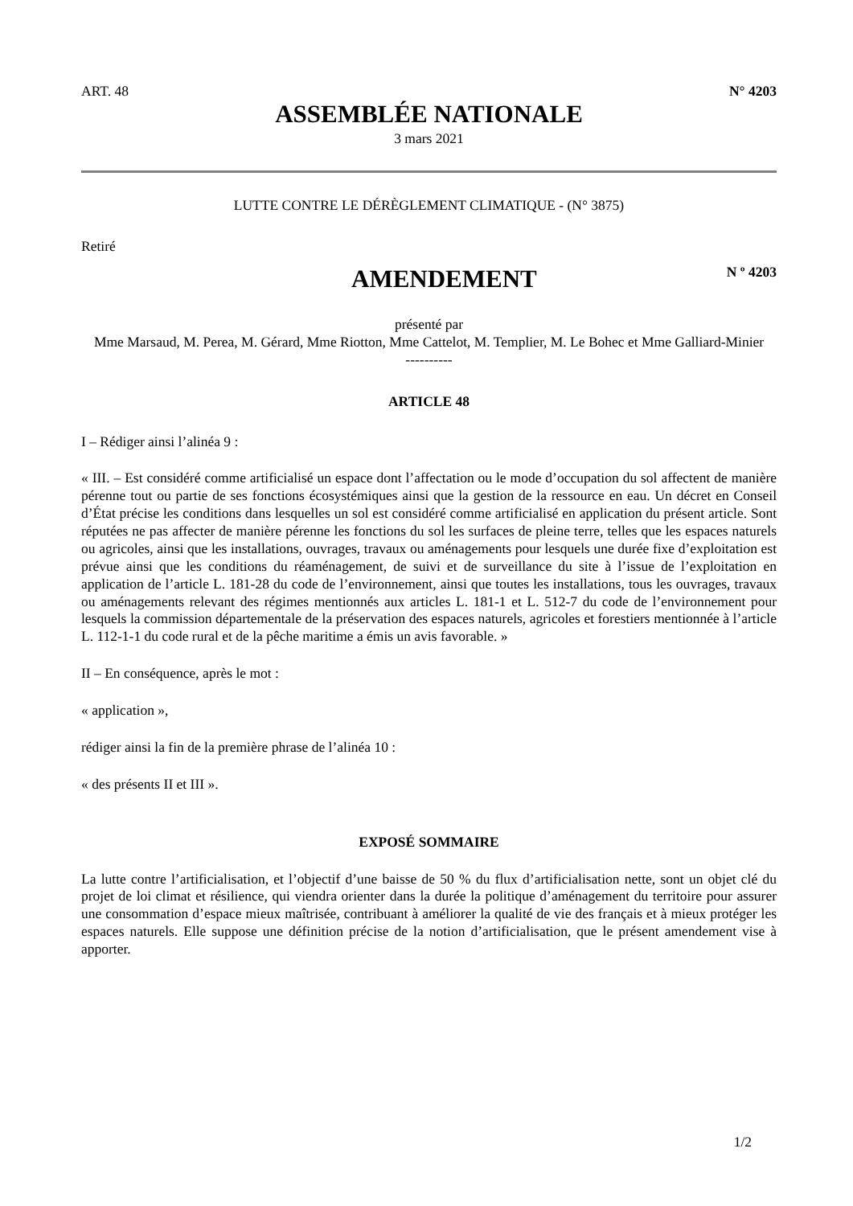ART. 48 N° 4203
ASSEMBLÉE NATIONALE
3 mars 2021
LUTTE CONTRE LE DÉRÈGLEMENT CLIMATIQUE - (N° 3875)
Retiré
AMENDEMENT
N º 4203
présenté par
Mme Marsaud, M. Perea, M. Gérard, Mme Riotton, Mme Cattelot, M. Templier, M. Le Bohec et Mme Galliard-Minier
----------
ARTICLE 48
I – Rédiger ainsi l’alinéa 9 :
« III. – Est considéré comme artificialisé un espace dont l’affectation ou le mode d’occupation du sol affectent de manière pérenne tout ou partie de ses fonctions écosystémiques ainsi que la gestion de la ressource en eau. Un décret en Conseil d’État précise les conditions dans lesquelles un sol est considéré comme artificialisé en application du présent article. Sont réputées ne pas affecter de manière pérenne les fonctions du sol les surfaces de pleine terre, telles que les espaces naturels ou agricoles, ainsi que les installations, ouvrages, travaux ou aménagements pour lesquels une durée fixe d’exploitation est prévue ainsi que les conditions du réaménagement, de suivi et de surveillance du site à l’issue de l’exploitation en application de l’article L. 181-28 du code de l’environnement, ainsi que toutes les installations, tous les ouvrages, travaux ou aménagements relevant des régimes mentionnés aux articles L. 181-1 et L. 512-7 du code de l’environnement pour lesquels la commission départementale de la préservation des espaces naturels, agricoles et forestiers mentionnée à l’article L. 112-1-1 du code rural et de la pêche maritime a émis un avis favorable. »
II – En conséquence, après le mot :
« application »,
rédiger ainsi la fin de la première phrase de l’alinéa 10 :
« des présents II et III ».
EXPOSÉ SOMMAIRE
La lutte contre l’artificialisation, et l’objectif d’une baisse de 50 % du flux d’artificialisation nette, sont un objet clé du projet de loi climat et résilience, qui viendra orienter dans la durée la politique d’aménagement du territoire pour assurer une consommation d’espace mieux maîtrisée, contribuant à améliorer la qualité de vie des français et à mieux protéger les espaces naturels. Elle suppose une définition précise de la notion d’artificialisation, que le présent amendement vise à apporter.
1/2